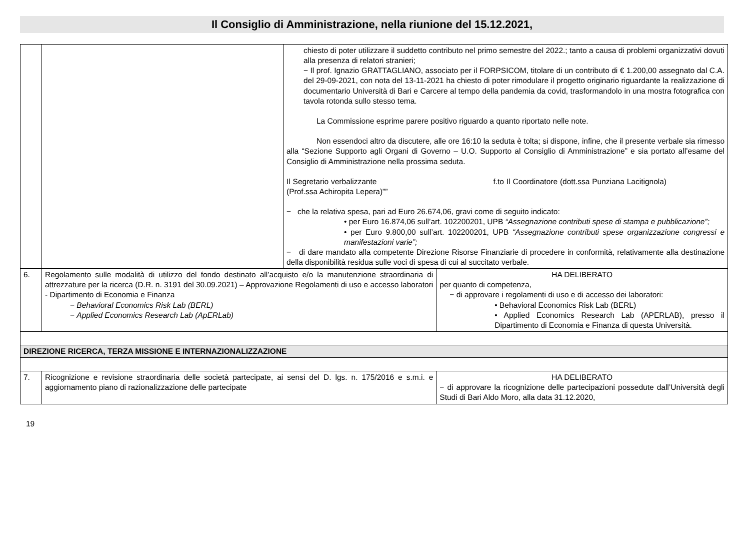Il Consiglio di Amministrazione, nella riunione del 15.12.2021,
| | | chiesto di poter utilizzare il suddetto contributo nel primo semestre del 2022.; tanto a causa di problemi organizzativi dovuti alla presenza di relatori stranieri; − Il prof. Ignazio GRATTAGLIANO, associato per il FORPSICOM, titolare di un contributo di € 1.200,00 assegnato dal C.A. del 29-09-2021, con nota del 13-11-2021 ha chiesto di poter rimodulare il progetto originario riguardante la realizzazione di documentario Università di Bari e Carcere al tempo della pandemia da covid, trasformandolo in una mostra fotografica con tavola rotonda sullo stesso tema. La Commissione esprime parere positivo riguardo a quanto riportato nelle note. Non essendoci altro da discutere, alle ore 16:10 la seduta è tolta; si dispone, infine, che il presente verbale sia rimesso alla “Sezione Supporto agli Organi di Governo – U.O. Supporto al Consiglio di Amministrazione” e sia portato all’esame del Consiglio di Amministrazione nella prossima seduta. Il Segretario verbalizzante f.to Il Coordinatore (dott.ssa Punziana Lacitignola) (Prof.ssa Achiropita Lepera)”” − che la relativa spesa, pari ad Euro 26.674,06, gravi come di seguito indicato: • per Euro 16.874,06 sull’art. 102200201, UPB “Assegnazione contributi spese di stampa e pubblicazione”; • per Euro 9.800,00 sull’art. 102200201, UPB “Assegnazione contributi spese organizzazione congressi e manifestazioni varie”; − di dare mandato alla competente Direzione Risorse Finanziarie di procedere in conformità, relativamente alla destinazione della disponibilità residua sulle voci di spesa di cui al succitato verbale. | |
| 6. | Regolamento sulle modalità di utilizzo del fondo destinato all’acquisto e/o la manutenzione straordinaria di attrezzature per la ricerca (D.R. n. 3191 del 30.09.2021) – Approvazione Regolamenti di uso e accesso laboratori - Dipartimento di Economia e Finanza − Behavioral Economics Risk Lab (BERL) − Applied Economics Research Lab (ApERLab) | | HA DELIBERATO per quanto di competenza, − di approvare i regolamenti di uso e di accesso dei laboratori: • Behavioral Economics Risk Lab (BERL) • Applied Economics Research Lab (APERLAB), presso il Dipartimento di Economia e Finanza di questa Università. |
| DIREZIONE RICERCA, TERZA MISSIONE E INTERNAZIONALIZZAZIONE | | | |
| 7. | Ricognizione e revisione straordinaria delle società partecipate, ai sensi del D. lgs. n. 175/2016 e s.m.i. e aggiornamento piano di razionalizzazione delle partecipate | | HA DELIBERATO − di approvare la ricognizione delle partecipazioni possedute dall’Università degli Studi di Bari Aldo Moro, alla data 31.12.2020, |
19